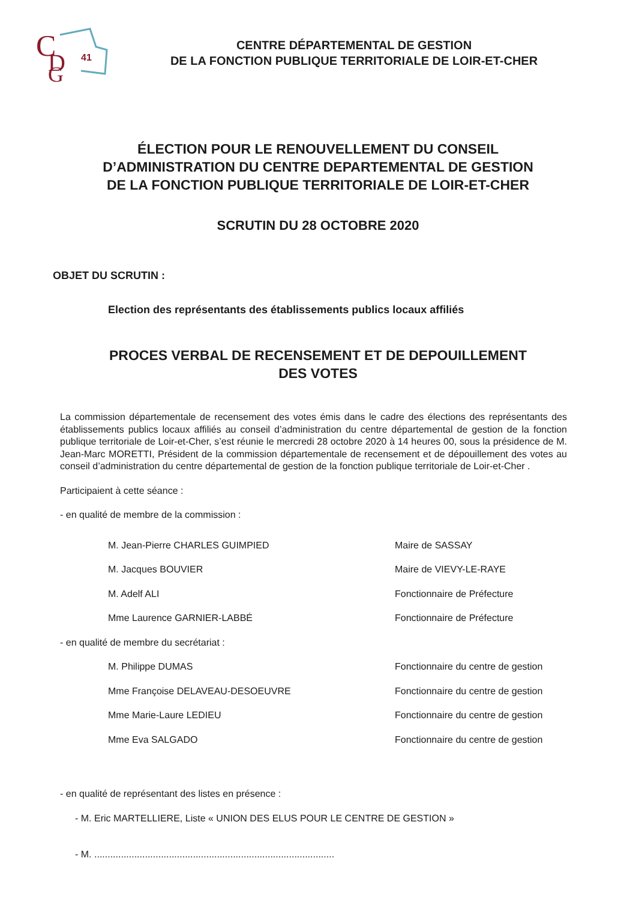C
D
G
41
CENTRE DÉPARTEMENTAL DE GESTION
DE LA FONCTION PUBLIQUE TERRITORIALE DE LOIR-ET-CHER
ÉLECTION POUR LE RENOUVELLEMENT DU CONSEIL
D’ADMINISTRATION DU CENTRE DEPARTEMENTAL DE GESTION
DE LA FONCTION PUBLIQUE TERRITORIALE DE LOIR-ET-CHER
SCRUTIN DU 28 OCTOBRE 2020
OBJET DU SCRUTIN :
Election des représentants des établissements publics locaux affiliés
PROCES VERBAL DE RECENSEMENT ET DE DEPOUILLEMENT
DES VOTES
La commission départementale de recensement des votes émis dans le cadre des élections des représentants des établissements publics locaux affiliés au conseil d’administration du centre départemental de gestion de la fonction publique territoriale de Loir-et-Cher, s’est réunie le mercredi 28 octobre 2020 à 14 heures 00, sous la présidence de M. Jean-Marc MORETTI, Président de la commission départementale de recensement et de dépouillement des votes au conseil d’administration du centre départemental de gestion de la fonction publique territoriale de Loir-et-Cher .
Participaient à cette séance :
- en qualité de membre de la commission :
M. Jean-Pierre CHARLES GUIMPIED Maire de SASSAY
M. Jacques BOUVIER Maire de VIEVY-LE-RAYE
M. Adelf ALI Fonctionnaire de Préfecture
Mme Laurence GARNIER-LABBÉ Fonctionnaire de Préfecture
- en qualité de membre du secrétariat :
M. Philippe DUMAS Fonctionnaire du centre de gestion
Mme Françoise DELAVEAU-DESOEUVRE Fonctionnaire du centre de gestion
Mme Marie-Laure LEDIEU Fonctionnaire du centre de gestion
Mme Eva SALGADO Fonctionnaire du centre de gestion
- en qualité de représentant des listes en présence :
- M. Eric MARTELLIERE, Liste « UNION DES ELUS POUR LE CENTRE DE GESTION »
- M. ..........................................................................................